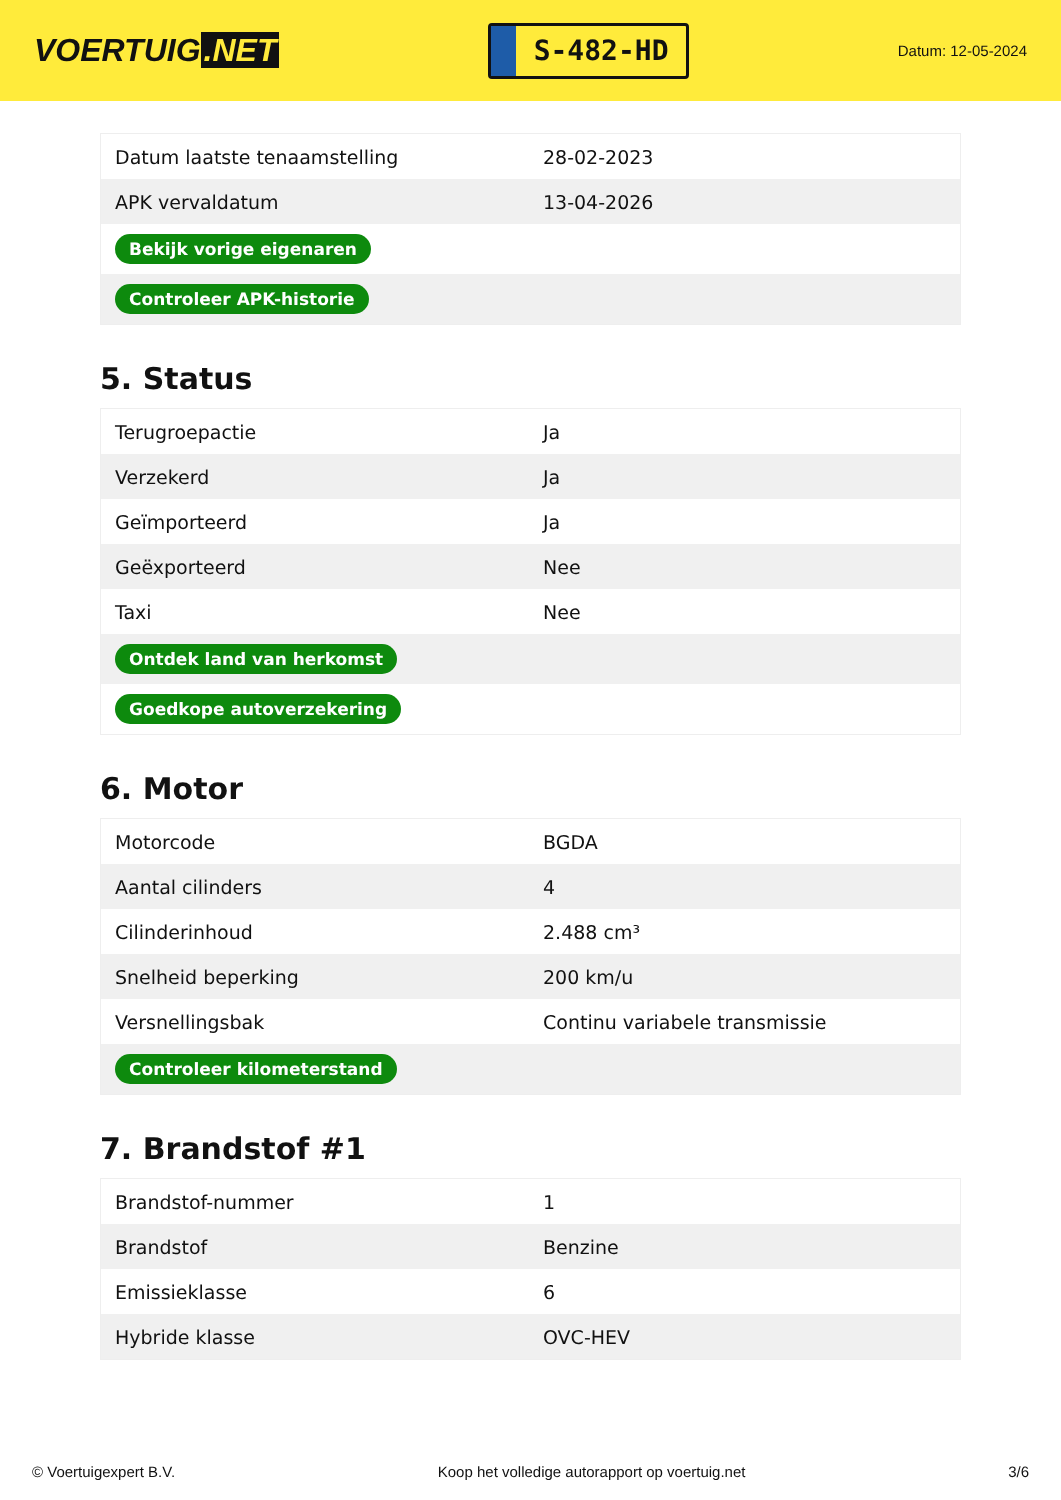VOERTUIG.NET
S-482-HD
Datum: 12-05-2024
| Datum laatste tenaamstelling | 28-02-2023 |
| APK vervaldatum | 13-04-2026 |
| Bekijk vorige eigenaren | |
| Controleer APK-historie | |
5. Status
| Terugroepactie | Ja |
| Verzekerd | Ja |
| Geïmporteerd | Ja |
| Geëxporteerd | Nee |
| Taxi | Nee |
| Ontdek land van herkomst | |
| Goedkope autoverzekering | |
6. Motor
| Motorcode | BGDA |
| Aantal cilinders | 4 |
| Cilinderinhoud | 2.488 cm³ |
| Snelheid beperking | 200 km/u |
| Versnellingsbak | Continu variabele transmissie |
| Controleer kilometerstand | |
7. Brandstof #1
| Brandstof-nummer | 1 |
| Brandstof | Benzine |
| Emissieklasse | 6 |
| Hybride klasse | OVC-HEV |
© Voertuigexpert B.V. Koop het volledige autorapport op voertuig.net 3/6